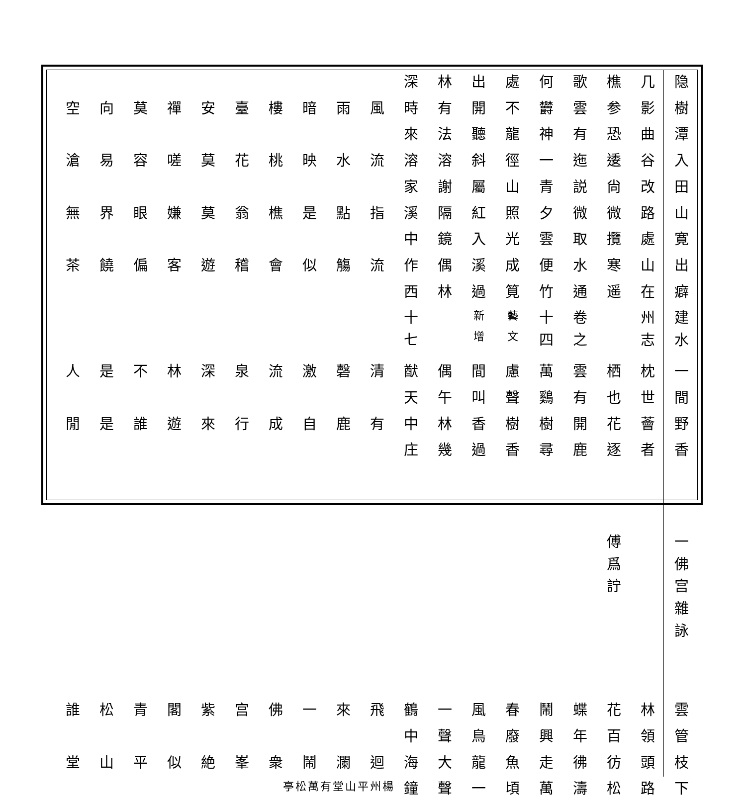隐几樵歌何處出林深
樹影参雲欝不開有時風雨暗樓臺安禪莫向空
潭曲恐有神龍聽法來
入谷逶迤一徑斜溶溶流水映桃花莫嗟容易滄
田改尙説青山屬謝家
山路微微夕照紅隔溪指點是樵翁莫嫌眼界無
寛處攬取雲光入鏡中
出山寒水便成溪偶作流觴似會稽遊客偏饒茶
癖在遥通竹筧過林西
建水州志 卷之十四 藝文新增 十七
一枕栖雲萬慮間偶猷清磬激流泉深林不是人
間世也有鷄聲叫午天
野薈花開樹樹香林中有鹿自成行來遊誰是閒
香者逐鹿尋香過幾庄
一佛宫雜詠 傅爲詝
雲林花蝶鬧春風一鶴飛來一佛宫紫閣青松誰
管領百年興廢鳥聲中
枝頭彷彿走魚龍大海迴瀾鬧衆峯絶似平山堂
下路松濤萬頃一聲鐘楊州平山堂
有萬松亭